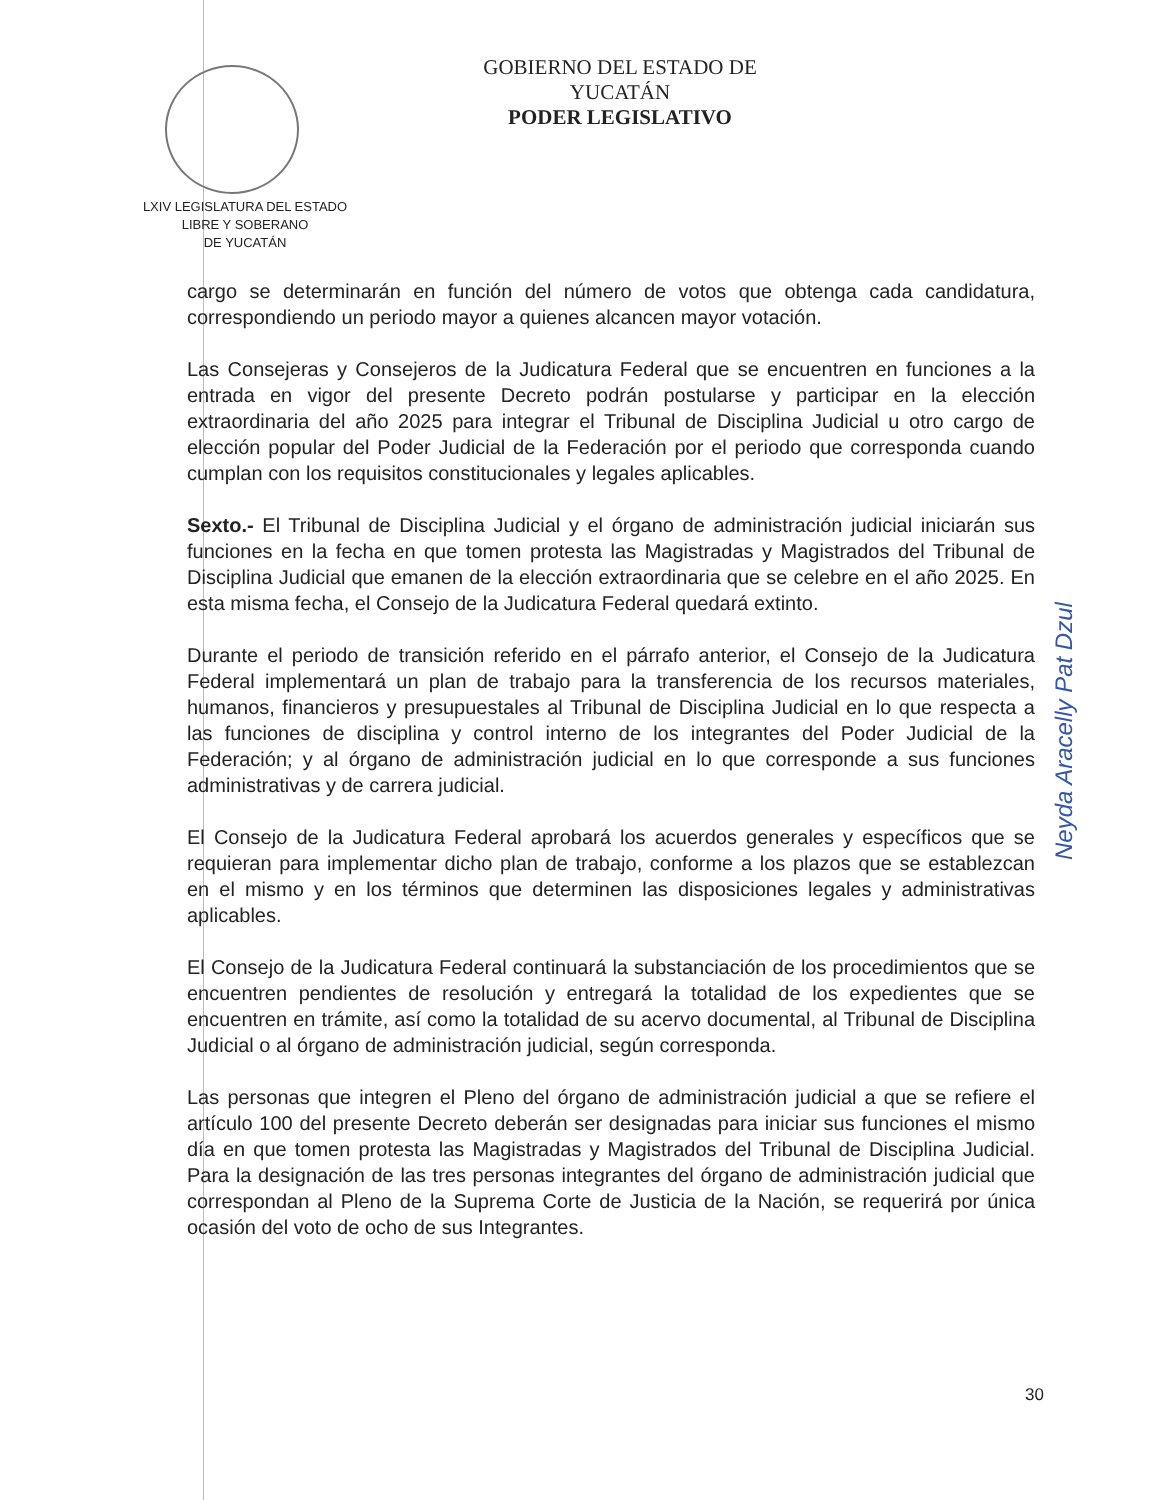GOBIERNO DEL ESTADO DE YUCATÁN
PODER LEGISLATIVO
LXIV LEGISLATURA DEL ESTADO
LIBRE Y SOBERANO
DE YUCATÁN
cargo se determinarán en función del número de votos que obtenga cada candidatura, correspondiendo un periodo mayor a quienes alcancen mayor votación.
Las Consejeras y Consejeros de la Judicatura Federal que se encuentren en funciones a la entrada en vigor del presente Decreto podrán postularse y participar en la elección extraordinaria del año 2025 para integrar el Tribunal de Disciplina Judicial u otro cargo de elección popular del Poder Judicial de la Federación por el periodo que corresponda cuando cumplan con los requisitos constitucionales y legales aplicables.
Sexto.- El Tribunal de Disciplina Judicial y el órgano de administración judicial iniciarán sus funciones en la fecha en que tomen protesta las Magistradas y Magistrados del Tribunal de Disciplina Judicial que emanen de la elección extraordinaria que se celebre en el año 2025. En esta misma fecha, el Consejo de la Judicatura Federal quedará extinto.
Durante el periodo de transición referido en el párrafo anterior, el Consejo de la Judicatura Federal implementará un plan de trabajo para la transferencia de los recursos materiales, humanos, financieros y presupuestales al Tribunal de Disciplina Judicial en lo que respecta a las funciones de disciplina y control interno de los integrantes del Poder Judicial de la Federación; y al órgano de administración judicial en lo que corresponde a sus funciones administrativas y de carrera judicial.
El Consejo de la Judicatura Federal aprobará los acuerdos generales y específicos que se requieran para implementar dicho plan de trabajo, conforme a los plazos que se establezcan en el mismo y en los términos que determinen las disposiciones legales y administrativas aplicables.
El Consejo de la Judicatura Federal continuará la substanciación de los procedimientos que se encuentren pendientes de resolución y entregará la totalidad de los expedientes que se encuentren en trámite, así como la totalidad de su acervo documental, al Tribunal de Disciplina Judicial o al órgano de administración judicial, según corresponda.
Las personas que integren el Pleno del órgano de administración judicial a que se refiere el artículo 100 del presente Decreto deberán ser designadas para iniciar sus funciones el mismo día en que tomen protesta las Magistradas y Magistrados del Tribunal de Disciplina Judicial. Para la designación de las tres personas integrantes del órgano de administración judicial que correspondan al Pleno de la Suprema Corte de Justicia de la Nación, se requerirá por única ocasión del voto de ocho de sus Integrantes.
Neyda Aracelly Pat Dzul
30